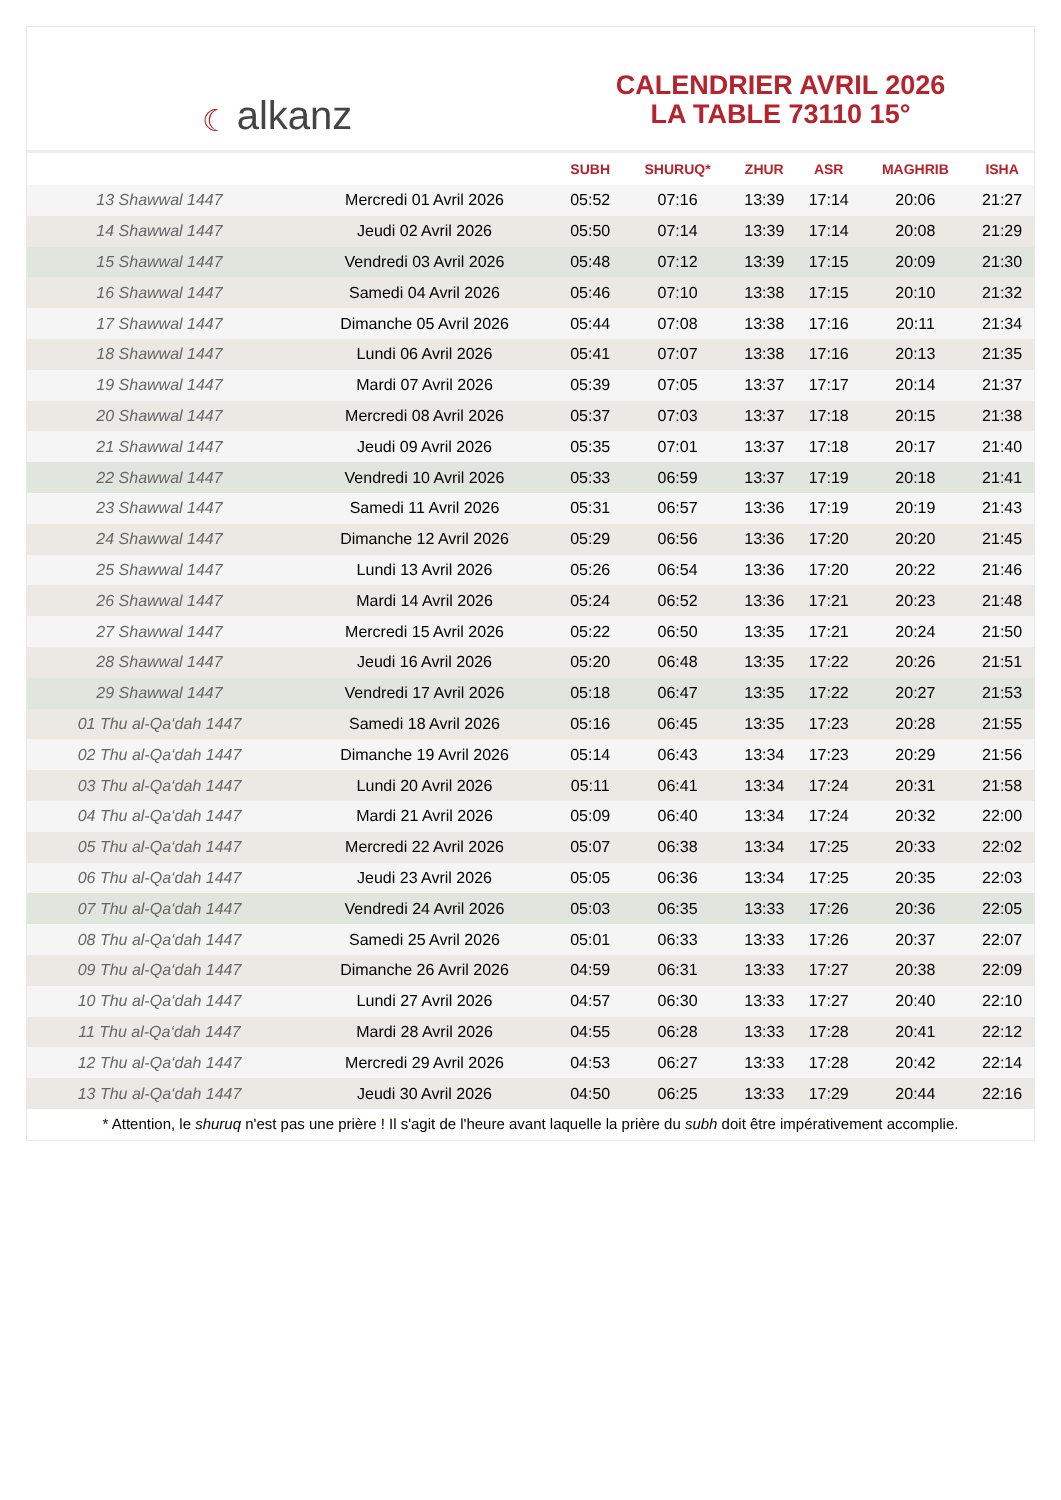☾ alkanz
CALENDRIER AVRIL 2026
LA TABLE 73110 15°
| | | SUBH | SHURUQ* | ZHUR | ASR | MAGHRIB | ISHA |
| --- | --- | --- | --- | --- | --- | --- | --- |
| 13 Shawwal 1447 | Mercredi 01 Avril 2026 | 05:52 | 07:16 | 13:39 | 17:14 | 20:06 | 21:27 |
| 14 Shawwal 1447 | Jeudi 02 Avril 2026 | 05:50 | 07:14 | 13:39 | 17:14 | 20:08 | 21:29 |
| 15 Shawwal 1447 | Vendredi 03 Avril 2026 | 05:48 | 07:12 | 13:39 | 17:15 | 20:09 | 21:30 |
| 16 Shawwal 1447 | Samedi 04 Avril 2026 | 05:46 | 07:10 | 13:38 | 17:15 | 20:10 | 21:32 |
| 17 Shawwal 1447 | Dimanche 05 Avril 2026 | 05:44 | 07:08 | 13:38 | 17:16 | 20:11 | 21:34 |
| 18 Shawwal 1447 | Lundi 06 Avril 2026 | 05:41 | 07:07 | 13:38 | 17:16 | 20:13 | 21:35 |
| 19 Shawwal 1447 | Mardi 07 Avril 2026 | 05:39 | 07:05 | 13:37 | 17:17 | 20:14 | 21:37 |
| 20 Shawwal 1447 | Mercredi 08 Avril 2026 | 05:37 | 07:03 | 13:37 | 17:18 | 20:15 | 21:38 |
| 21 Shawwal 1447 | Jeudi 09 Avril 2026 | 05:35 | 07:01 | 13:37 | 17:18 | 20:17 | 21:40 |
| 22 Shawwal 1447 | Vendredi 10 Avril 2026 | 05:33 | 06:59 | 13:37 | 17:19 | 20:18 | 21:41 |
| 23 Shawwal 1447 | Samedi 11 Avril 2026 | 05:31 | 06:57 | 13:36 | 17:19 | 20:19 | 21:43 |
| 24 Shawwal 1447 | Dimanche 12 Avril 2026 | 05:29 | 06:56 | 13:36 | 17:20 | 20:20 | 21:45 |
| 25 Shawwal 1447 | Lundi 13 Avril 2026 | 05:26 | 06:54 | 13:36 | 17:20 | 20:22 | 21:46 |
| 26 Shawwal 1447 | Mardi 14 Avril 2026 | 05:24 | 06:52 | 13:36 | 17:21 | 20:23 | 21:48 |
| 27 Shawwal 1447 | Mercredi 15 Avril 2026 | 05:22 | 06:50 | 13:35 | 17:21 | 20:24 | 21:50 |
| 28 Shawwal 1447 | Jeudi 16 Avril 2026 | 05:20 | 06:48 | 13:35 | 17:22 | 20:26 | 21:51 |
| 29 Shawwal 1447 | Vendredi 17 Avril 2026 | 05:18 | 06:47 | 13:35 | 17:22 | 20:27 | 21:53 |
| 01 Thu al-Qa‘dah 1447 | Samedi 18 Avril 2026 | 05:16 | 06:45 | 13:35 | 17:23 | 20:28 | 21:55 |
| 02 Thu al-Qa‘dah 1447 | Dimanche 19 Avril 2026 | 05:14 | 06:43 | 13:34 | 17:23 | 20:29 | 21:56 |
| 03 Thu al-Qa‘dah 1447 | Lundi 20 Avril 2026 | 05:11 | 06:41 | 13:34 | 17:24 | 20:31 | 21:58 |
| 04 Thu al-Qa‘dah 1447 | Mardi 21 Avril 2026 | 05:09 | 06:40 | 13:34 | 17:24 | 20:32 | 22:00 |
| 05 Thu al-Qa‘dah 1447 | Mercredi 22 Avril 2026 | 05:07 | 06:38 | 13:34 | 17:25 | 20:33 | 22:02 |
| 06 Thu al-Qa‘dah 1447 | Jeudi 23 Avril 2026 | 05:05 | 06:36 | 13:34 | 17:25 | 20:35 | 22:03 |
| 07 Thu al-Qa‘dah 1447 | Vendredi 24 Avril 2026 | 05:03 | 06:35 | 13:33 | 17:26 | 20:36 | 22:05 |
| 08 Thu al-Qa‘dah 1447 | Samedi 25 Avril 2026 | 05:01 | 06:33 | 13:33 | 17:26 | 20:37 | 22:07 |
| 09 Thu al-Qa‘dah 1447 | Dimanche 26 Avril 2026 | 04:59 | 06:31 | 13:33 | 17:27 | 20:38 | 22:09 |
| 10 Thu al-Qa‘dah 1447 | Lundi 27 Avril 2026 | 04:57 | 06:30 | 13:33 | 17:27 | 20:40 | 22:10 |
| 11 Thu al-Qa‘dah 1447 | Mardi 28 Avril 2026 | 04:55 | 06:28 | 13:33 | 17:28 | 20:41 | 22:12 |
| 12 Thu al-Qa‘dah 1447 | Mercredi 29 Avril 2026 | 04:53 | 06:27 | 13:33 | 17:28 | 20:42 | 22:14 |
| 13 Thu al-Qa‘dah 1447 | Jeudi 30 Avril 2026 | 04:50 | 06:25 | 13:33 | 17:29 | 20:44 | 22:16 |
* Attention, le shuruq n'est pas une prière ! Il s'agit de l'heure avant laquelle la prière du subh doit être impérativement accomplie.